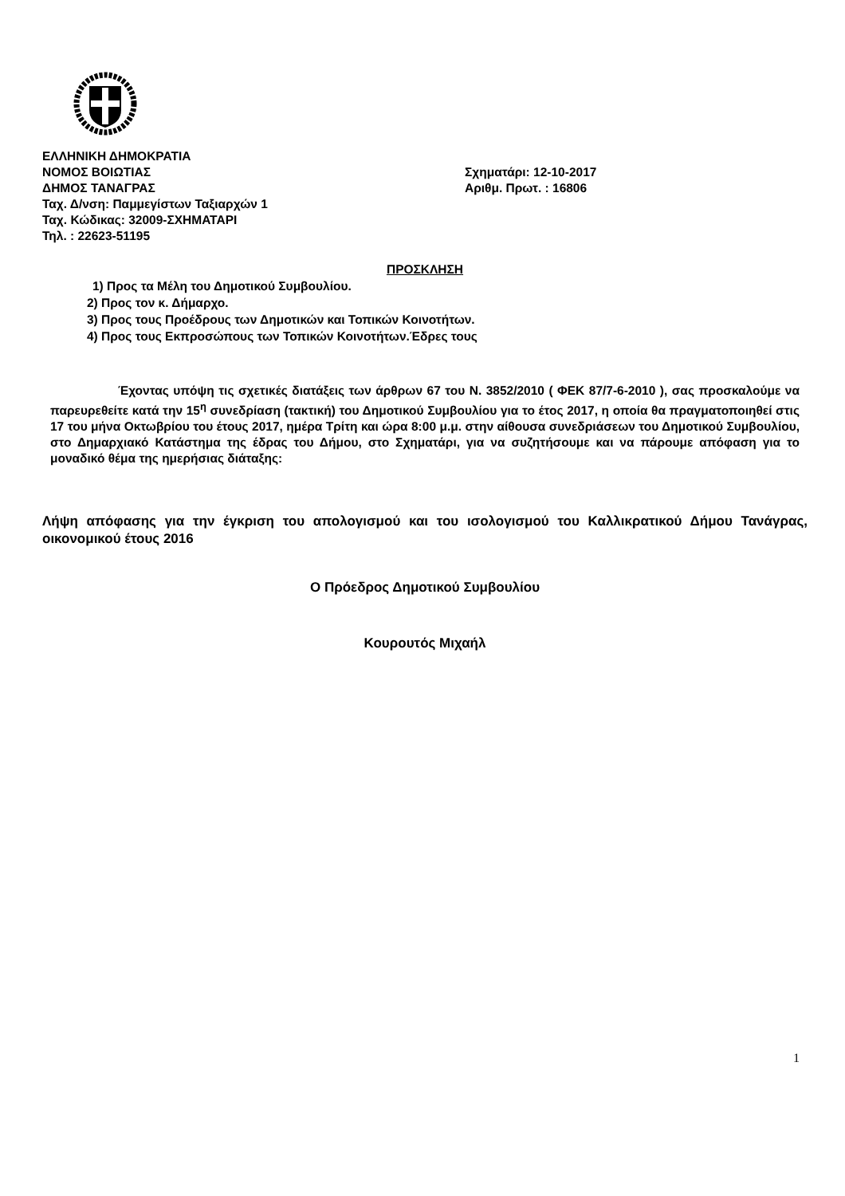ΕΛΛΗΝΙΚΗ ΔΗΜΟΚΡΑΤΙΑ
ΝΟΜΟΣ ΒΟΙΩΤΙΑΣ Σχηματάρι: 12-10-2017
ΔΗΜΟΣ ΤΑΝΑΓΡΑΣ Αριθμ. Πρωτ. : 16806
Ταχ. Δ/νση: Παμμεγίστων Ταξιαρχών 1
Ταχ. Κώδικας: 32009-ΣΧΗΜΑΤΑΡΙ
Τηλ. : 22623-51195
ΠΡΟΣΚΛΗΣΗ
1) Προς τα Μέλη του Δημοτικού Συμβουλίου.
2) Προς τον κ. Δήμαρχο.
3) Προς τους Προέδρους των Δημοτικών και Τοπικών Κοινοτήτων.
4) Προς τους Εκπροσώπους των Τοπικών Κοινοτήτων.Έδρες τους
Έχοντας υπόψη τις σχετικές διατάξεις των άρθρων 67 του Ν. 3852/2010 ( ΦΕΚ 87/7-6-2010 ), σας προσκαλούμε να παρευρεθείτε κατά την 15<sup>η</sup> συνεδρίαση (τακτική) του Δημοτικού Συμβουλίου για το έτος 2017, η οποία θα πραγματοποιηθεί στις 17 του μήνα Οκτωβρίου του έτους 2017, ημέρα Τρίτη και ώρα 8:00 μ.μ. στην αίθουσα συνεδριάσεων του Δημοτικού Συμβουλίου, στο Δημαρχιακό Κατάστημα της έδρας του Δήμου, στο Σχηματάρι, για να συζητήσουμε και να πάρουμε απόφαση για το μοναδικό θέμα της ημερήσιας διάταξης:
Λήψη απόφασης για την έγκριση του απολογισμού και του ισολογισμού του Καλλικρατικού Δήμου Τανάγρας, οικονομικού έτους 2016
Ο Πρόεδρος Δημοτικού Συμβουλίου
Κουρουτός Μιχαήλ
1